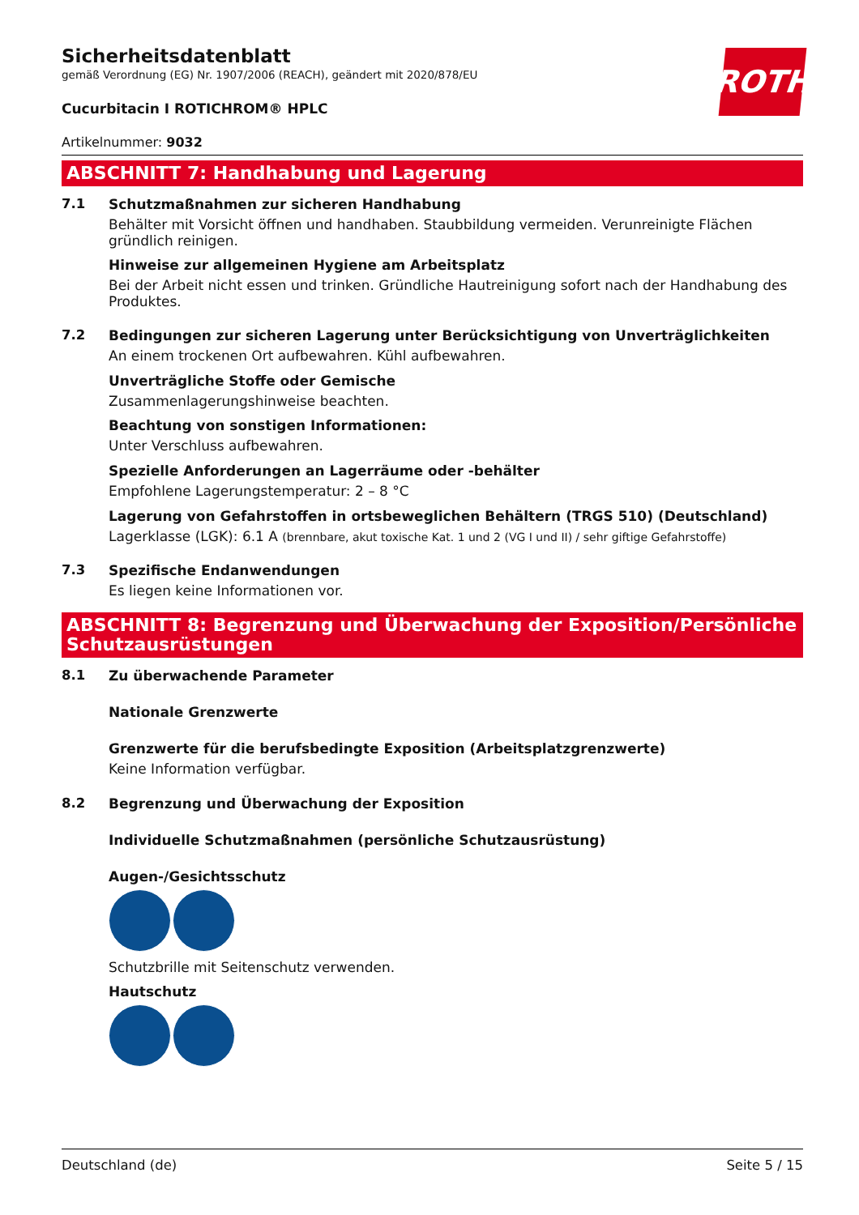ROTH
Sicherheitsdatenblatt
gemäß Verordnung (EG) Nr. 1907/2006 (REACH), geändert mit 2020/878/EU
Cucurbitacin I ROTICHROM® HPLC
Artikelnummer: 9032
ABSCHNITT 7: Handhabung und Lagerung
7.1 Schutzmaßnahmen zur sicheren Handhabung
Behälter mit Vorsicht öffnen und handhaben. Staubbildung vermeiden. Verunreinigte Flächen gründlich reinigen.
Hinweise zur allgemeinen Hygiene am Arbeitsplatz
Bei der Arbeit nicht essen und trinken. Gründliche Hautreinigung sofort nach der Handhabung des Produktes.
7.2 Bedingungen zur sicheren Lagerung unter Berücksichtigung von Unverträglichkeiten
An einem trockenen Ort aufbewahren. Kühl aufbewahren.
Unverträgliche Stoffe oder Gemische
Zusammenlagerungshinweise beachten.
Beachtung von sonstigen Informationen:
Unter Verschluss aufbewahren.
Spezielle Anforderungen an Lagerräume oder -behälter
Empfohlene Lagerungstemperatur: 2 – 8 °C
Lagerung von Gefahrstoffen in ortsbeweglichen Behältern (TRGS 510) (Deutschland)
Lagerklasse (LGK): 6.1 A (brennbare, akut toxische Kat. 1 und 2 (VG I und II) / sehr giftige Gefahrstoffe)
7.3 Spezifische Endanwendungen
Es liegen keine Informationen vor.
ABSCHNITT 8: Begrenzung und Überwachung der Exposition/Persönliche Schutzausrüstungen
8.1 Zu überwachende Parameter
Nationale Grenzwerte
Grenzwerte für die berufsbedingte Exposition (Arbeitsplatzgrenzwerte)
Keine Information verfügbar.
8.2 Begrenzung und Überwachung der Exposition
Individuelle Schutzmaßnahmen (persönliche Schutzausrüstung)
Augen-/Gesichtsschutz
Schutzbrille mit Seitenschutz verwenden.
Hautschutz
Deutschland (de) Seite 5 / 15